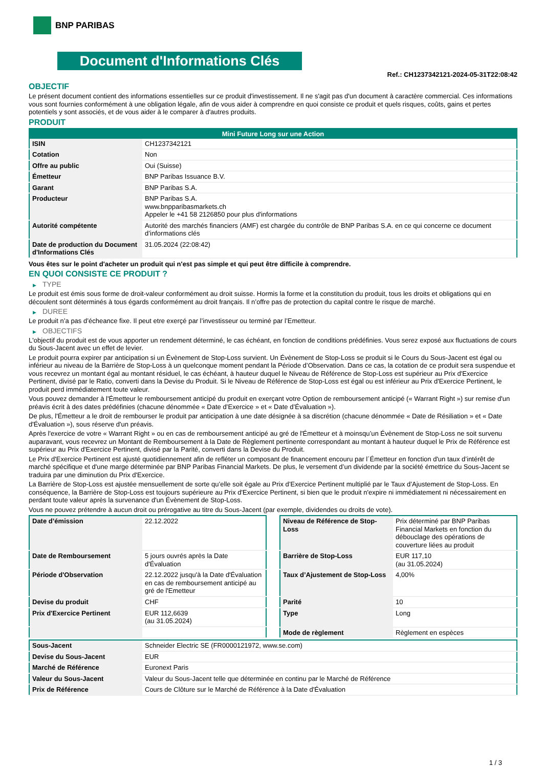BNP PARIBAS
Document d'Informations Clés
Ref.: CH1237342121-2024-05-31T22:08:42
OBJECTIF
Le présent document contient des informations essentielles sur ce produit d'investissement. Il ne s'agit pas d'un document à caractère commercial. Ces informations vous sont fournies conformément à une obligation légale, afin de vous aider à comprendre en quoi consiste ce produit et quels risques, coûts, gains et pertes potentiels y sont associés, et de vous aider à le comparer à d'autres produits.
PRODUIT
| Mini Future Long sur une Action | |
| --- | --- |
| ISIN | CH1237342121 |
| Cotation | Non |
| Offre au public | Oui (Suisse) |
| Émetteur | BNP Paribas Issuance B.V. |
| Garant | BNP Paribas S.A. |
| Producteur | BNP Paribas S.A. www.bnpparibasmarkets.ch Appeler le +41 58 2126850 pour plus d'informations |
| Autorité compétente | Autorité des marchés financiers (AMF) est chargée du contrôle de BNP Paribas S.A. en ce qui concerne ce document d’informations clés |
| Date de production du Document d'Informations Clés | 31.05.2024 (22:08:42) |
Vous êtes sur le point d'acheter un produit qui n'est pas simple et qui peut être difficile à comprendre.
EN QUOI CONSISTE CE PRODUIT ?
▶ TYPE
Le produit est émis sous forme de droit-valeur conformément au droit suisse. Hormis la forme et la constitution du produit, tous les droits et obligations qui en découlent sont déterminés à tous égards conformément au droit français. Il n’offre pas de protection du capital contre le risque de marché.
▶ DUREE
Le produit n’a pas d’écheance fixe. Il peut etre exerçé par l’investisseur ou terminé par l’Emetteur.
▶ OBJECTIFS
L'objectif du produit est de vous apporter un rendement déterminé, le cas échéant, en fonction de conditions prédéfinies. Vous serez exposé aux fluctuations de cours du Sous-Jacent avec un effet de levier.
Le produit pourra expirer par anticipation si un Évènement de Stop-Loss survient. Un Évènement de Stop-Loss se produit si le Cours du Sous-Jacent est égal ou inférieur au niveau de la Barrière de Stop-Loss à un quelconque moment pendant la Période d’Observation. Dans ce cas, la cotation de ce produit sera suspendue et vous recevrez un montant égal au montant résiduel, le cas échéant, à hauteur duquel le Niveau de Référence de Stop-Loss est supérieur au Prix d'Exercice Pertinent, divisé par le Ratio, converti dans la Devise du Produit. Si le Niveau de Référence de Stop-Loss est égal ou est inférieur au Prix d'Exercice Pertinent, le produit perd immédiatement toute valeur.
Vous pouvez demander à l'Émetteur le remboursement anticipé du produit en exerçant votre Option de remboursement anticipé (« Warrant Right ») sur remise d'un préavis écrit à des dates prédéfinies (chacune dénommée « Date d’Exercice » et « Date d’Évaluation »).
De plus, l'Émetteur a le droit de rembourser le produit par anticipation à une date désignée à sa discrétion (chacune dénommée « Date de Résiliation » et « Date d'Évaluation »), sous réserve d'un préavis.
Après l'exercice de votre « Warrant Right » ou en cas de remboursement anticipé au gré de l'Émetteur et à moinsqu’un Évènement de Stop-Loss ne soit survenu auparavant, vous recevrez un Montant de Remboursement à la Date de Règlement pertinente correspondant au montant à hauteur duquel le Prix de Référence est supérieur au Prix d'Exercice Pertinent, divisé par la Parité, converti dans la Devise du Produit.
Le Prix d'Exercice Pertinent est ajusté quotidiennement afin de refléter un composant de financement encouru par l´Émetteur en fonction d'un taux d’intérêt de marché spécifique et d'une marge déterminée par BNP Paribas Financial Markets. De plus, le versement d’un dividende par la société émettrice du Sous-Jacent se traduira par une diminution du Prix d'Exercice.
La Barrière de Stop-Loss est ajustée mensuellement de sorte qu’elle soit égale au Prix d’Exercice Pertinent multiplié par le Taux d’Ajustement de Stop-Loss. En conséquence, la Barrière de Stop-Loss est toujours supérieure au Prix d'Exercice Pertinent, si bien que le produit n'expire ni immédiatement ni nécessairement en perdant toute valeur après la survenance d'un Évènement de Stop-Loss.
Vous ne pouvez prétendre à aucun droit ou prérogative au titre du Sous-Jacent (par exemple, dividendes ou droits de vote).
| Date d’émission | 22.12.2022 |
| Date de Remboursement | 5 jours ouvrés après la Date d'Évaluation |
| Période d'Observation | 22.12.2022 jusqu'à la Date d'Évaluation en cas de remboursement anticipé au gré de l'Emetteur |
| Devise du produit | CHF |
| Prix d'Exercice Pertinent | EUR 112,6639 (au 31.05.2024) |
| Niveau de Référence de Stop-Loss | Prix déterminé par BNP Paribas Financial Markets en fonction du débouclage des opérations de couverture liées au produit |
| Barrière de Stop-Loss | EUR 117,10 (au 31.05.2024) |
| Taux d’Ajustement de Stop-Loss | 4,00% |
| Parité | 10 |
| Type | Long |
| Mode de règlement | Règlement en espèces |
| Sous-Jacent | Schneider Electric SE (FR0000121972, www.se.com) |
| Devise du Sous-Jacent | EUR |
| Marché de Référence | Euronext Paris |
| Valeur du Sous-Jacent | Valeur du Sous-Jacent telle que déterminée en continu par le Marché de Référence |
| Prix de Référence | Cours de Clôture sur le Marché de Référence à la Date d'Évaluation |
1 / 3